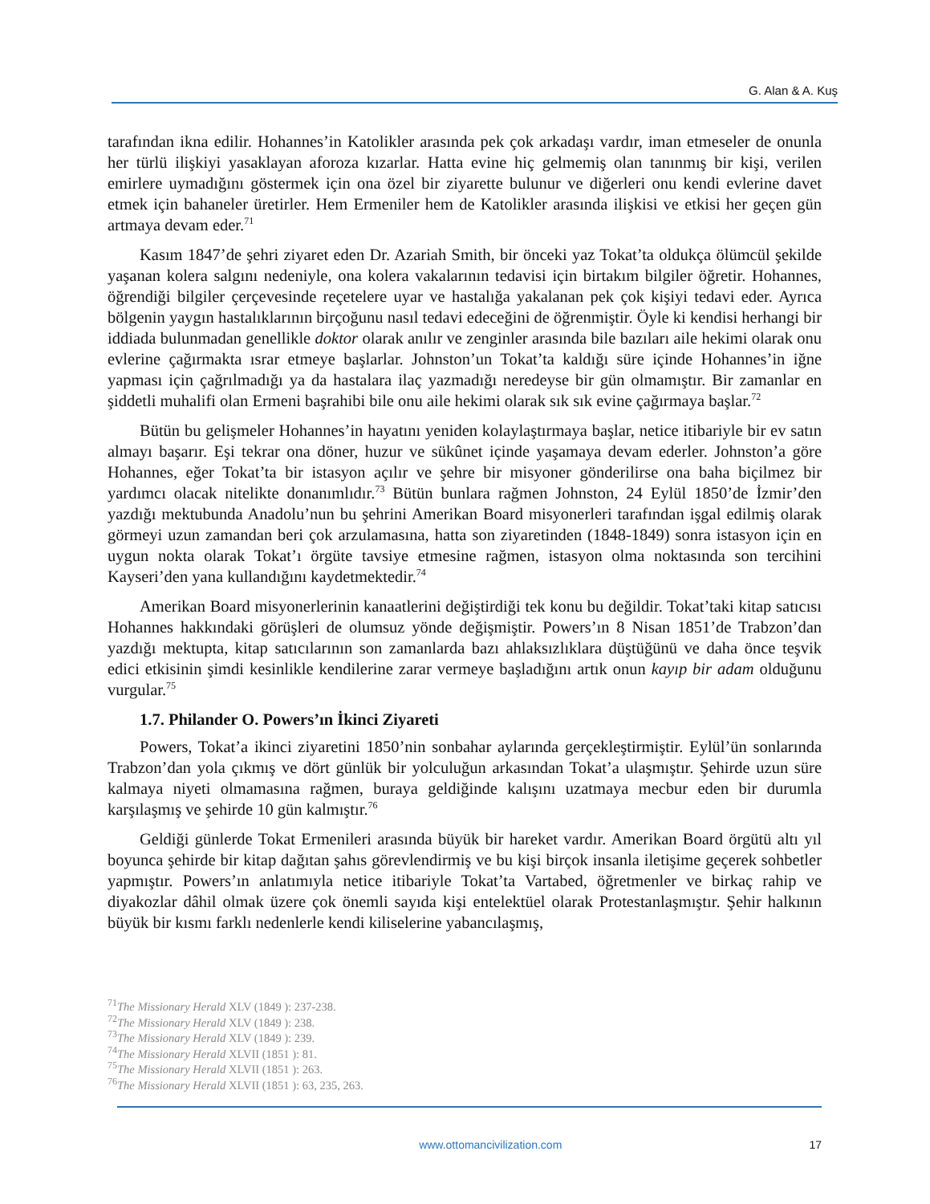G. Alan & A. Kuş
tarafından ikna edilir. Hohannes’in Katolikler arasında pek çok arkadaşı vardır, iman etmeseler de onunla her türlü ilişkiyi yasaklayan aforoza kızarlar. Hatta evine hiç gelmemiş olan tanınmış bir kişi, verilen emirlere uymadığını göstermek için ona özel bir ziyarette bulunur ve diğerleri onu kendi evlerine davet etmek için bahaneler üretirler. Hem Ermeniler hem de Katolikler arasında ilişkisi ve etkisi her geçen gün artmaya devam eder.<sup>71</sup>
Kasım 1847’de şehri ziyaret eden Dr. Azariah Smith, bir önceki yaz Tokat’ta oldukça ölümcül şekilde yaşanan kolera salgını nedeniyle, ona kolera vakalarının tedavisi için birtakım bilgiler öğretir. Hohannes, öğrendiği bilgiler çerçevesinde reçetelere uyar ve hastalığa yakalanan pek çok kişiyi tedavi eder. Ayrıca bölgenin yaygın hastalıklarının birçoğunu nasıl tedavi edeceğini de öğrenmiştir. Öyle ki kendisi herhangi bir iddiada bulunmadan genellikle doktor olarak anılır ve zenginler arasında bile bazıları aile hekimi olarak onu evlerine çağırmakta ısrar etmeye başlarlar. Johnston’un Tokat’ta kaldığı süre içinde Hohannes’in iğne yapması için çağrılmadığı ya da hastalara ilaç yazmadığı neredeyse bir gün olmamıştır. Bir zamanlar en şiddetli muhalifi olan Ermeni başrahibi bile onu aile hekimi olarak sık sık evine çağırmaya başlar.<sup>72</sup>
Bütün bu gelişmeler Hohannes’in hayatını yeniden kolaylaştırmaya başlar, netice itibariyle bir ev satın almayı başarır. Eşi tekrar ona döner, huzur ve sükûnet içinde yaşamaya devam ederler. Johnston’a göre Hohannes, eğer Tokat’ta bir istasyon açılır ve şehre bir misyoner gönderilirse ona baha biçilmez bir yardımcı olacak nitelikte donanımlıdır.<sup>73</sup> Bütün bunlara rağmen Johnston, 24 Eylül 1850’de İzmir’den yazdığı mektubunda Anadolu’nun bu şehrini Amerikan Board misyonerleri tarafından işgal edilmiş olarak görmeyi uzun zamandan beri çok arzulamasına, hatta son ziyaretinden (1848-1849) sonra istasyon için en uygun nokta olarak Tokat’ı örgüte tavsiye etmesine rağmen, istasyon olma noktasında son tercihini Kayseri’den yana kullandığını kaydetmektedir.<sup>74</sup>
Amerikan Board misyonerlerinin kanaatlerini değiştirdiği tek konu bu değildir. Tokat’taki kitap satıcısı Hohannes hakkındaki görüşleri de olumsuz yönde değişmiştir. Powers’ın 8 Nisan 1851’de Trabzon’dan yazdığı mektupta, kitap satıcılarının son zamanlarda bazı ahlaksızlıklara düştüğünü ve daha önce teşvik edici etkisinin şimdi kesinlikle kendilerine zarar vermeye başladığını artık onun kayıp bir adam olduğunu vurgular.<sup>75</sup>
1.7. Philander O. Powers’ın İkinci Ziyareti
Powers, Tokat’a ikinci ziyaretini 1850’nin sonbahar aylarında gerçekleştirmiştir. Eylül’ün sonlarında Trabzon’dan yola çıkmış ve dört günlük bir yolculuğun arkasından Tokat’a ulaşmıştır. Şehirde uzun süre kalmaya niyeti olmamasına rağmen, buraya geldiğinde kalışını uzatmaya mecbur eden bir durumla karşılaşmış ve şehirde 10 gün kalmıştır.<sup>76</sup>
Geldiği günlerde Tokat Ermenileri arasında büyük bir hareket vardır. Amerikan Board örgütü altı yıl boyunca şehirde bir kitap dağıtan şahıs görevlendirmiş ve bu kişi birçok insanla iletişime geçerek sohbetler yapmıştır. Powers’ın anlatımıyla netice itibariyle Tokat’ta Vartabed, öğretmenler ve birkaç rahip ve diyakozlar dâhil olmak üzere çok önemli sayıda kişi entelektüel olarak Protestanlaşmıştır. Şehir halkının büyük bir kısmı farklı nedenlerle kendi kiliselerine yabancılaşmış,
<sup>71</sup> The Missionary Herald XLV (1849 ): 237-238.
<sup>72</sup> The Missionary Herald XLV (1849 ): 238.
<sup>73</sup> The Missionary Herald XLV (1849 ): 239.
<sup>74</sup> The Missionary Herald XLVII (1851 ): 81.
<sup>75</sup> The Missionary Herald XLVII (1851 ): 263.
<sup>76</sup> The Missionary Herald XLVII (1851 ): 63, 235, 263.
www.ottomancivilization.com 17